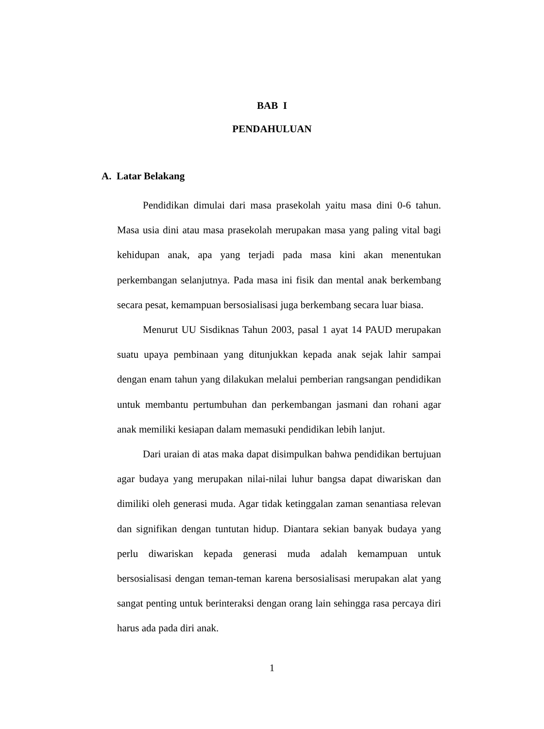BAB I
PENDAHULUAN
A. Latar Belakang
Pendidikan dimulai dari masa prasekolah yaitu masa dini 0-6 tahun. Masa usia dini atau masa prasekolah merupakan masa yang paling vital bagi kehidupan anak, apa yang terjadi pada masa kini akan menentukan perkembangan selanjutnya. Pada masa ini fisik dan mental anak berkembang secara pesat, kemampuan bersosialisasi juga berkembang secara luar biasa.
Menurut UU Sisdiknas Tahun 2003, pasal 1 ayat 14 PAUD merupakan suatu upaya pembinaan yang ditunjukkan kepada anak sejak lahir sampai dengan enam tahun yang dilakukan melalui pemberian rangsangan pendidikan untuk membantu pertumbuhan dan perkembangan jasmani dan rohani agar anak memiliki kesiapan dalam memasuki pendidikan lebih lanjut.
Dari uraian di atas maka dapat disimpulkan bahwa pendidikan bertujuan agar budaya yang merupakan nilai-nilai luhur bangsa dapat diwariskan dan dimiliki oleh generasi muda. Agar tidak ketinggalan zaman senantiasa relevan dan signifikan dengan tuntutan hidup. Diantara sekian banyak budaya yang perlu diwariskan kepada generasi muda adalah kemampuan untuk bersosialisasi dengan teman-teman karena bersosialisasi merupakan alat yang sangat penting untuk berinteraksi dengan orang lain sehingga rasa percaya diri harus ada pada diri anak.
1